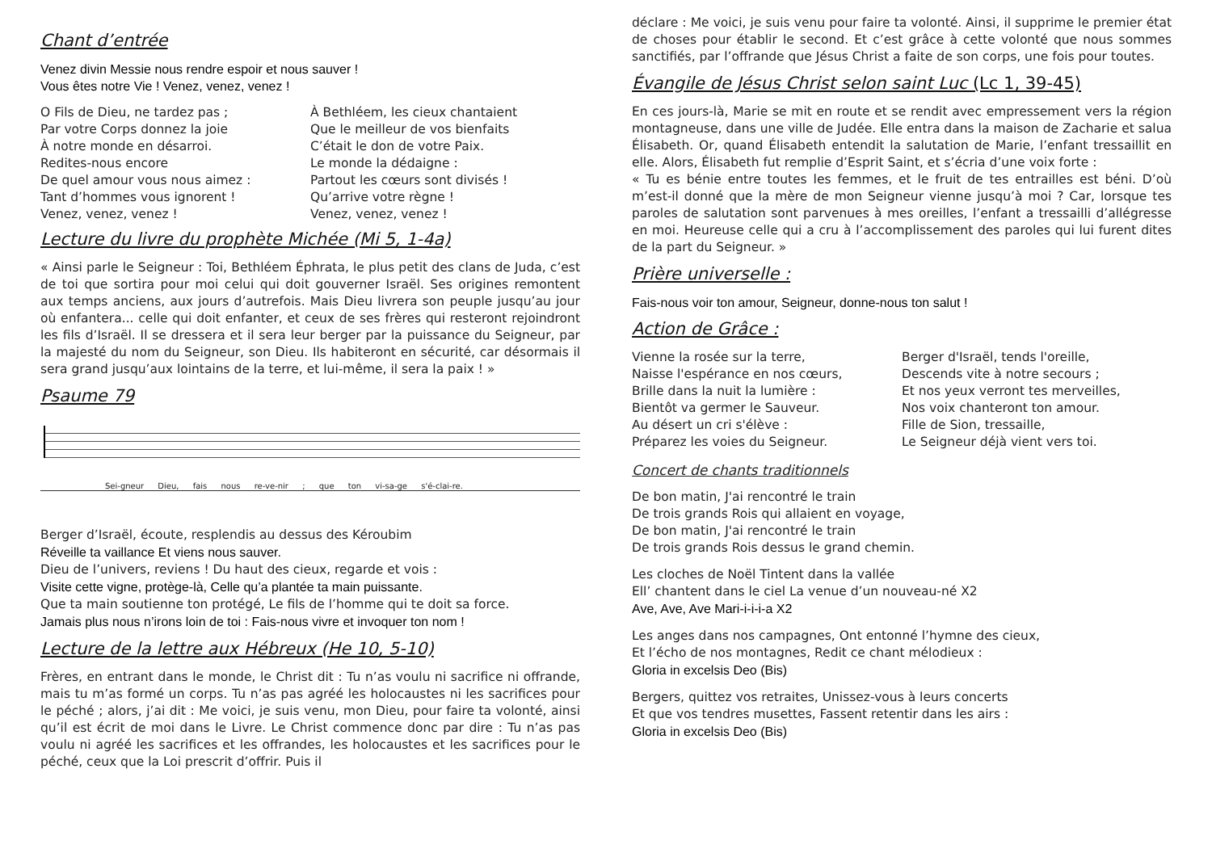Chant d’entrée
Venez divin Messie nous rendre espoir et nous sauver !
Vous êtes notre Vie ! Venez, venez, venez !
O Fils de Dieu, ne tardez pas ;
Par votre Corps donnez la joie
À notre monde en désarroi.
Redites-nous encore
De quel amour vous nous aimez :
Tant d’hommes vous ignorent !
Venez, venez, venez !
À Bethléem, les cieux chantaient
Que le meilleur de vos bienfaits
C’était le don de votre Paix.
Le monde la dédaigne :
Partout les cœurs sont divisés !
Qu’arrive votre règne !
Venez, venez, venez !
Lecture du livre du prophète Michée (Mi 5, 1-4a)
« Ainsi parle le Seigneur : Toi, Bethléem Éphrata, le plus petit des clans de Juda, c’est de toi que sortira pour moi celui qui doit gouverner Israël. Ses origines remontent aux temps anciens, aux jours d’autrefois. Mais Dieu livrera son peuple jusqu’au jour où enfantera... celle qui doit enfanter, et ceux de ses frères qui resteront rejoindront les fils d’Israël. Il se dressera et il sera leur berger par la puissance du Seigneur, par la majesté du nom du Seigneur, son Dieu. Ils habiteront en sécurité, car désormais il sera grand jusqu’aux lointains de la terre, et lui-même, il sera la paix ! »
Psaume 79
Sei-gneur Dieu, fais nous re-ve-nir ; que ton vi-sa-ge s'é-clai-re.
Berger d’Israël, écoute, resplendis au dessus des Kéroubim
Réveille ta vaillance Et viens nous sauver.
Dieu de l’univers, reviens ! Du haut des cieux, regarde et vois :
Visite cette vigne, protège-là, Celle qu’a plantée ta main puissante.
Que ta main soutienne ton protégé, Le fils de l’homme qui te doit sa force.
Jamais plus nous n’irons loin de toi : Fais-nous vivre et invoquer ton nom !
Lecture de la lettre aux Hébreux (He 10, 5-10)
Frères, en entrant dans le monde, le Christ dit : Tu n’as voulu ni sacrifice ni offrande, mais tu m’as formé un corps. Tu n’as pas agréé les holocaustes ni les sacrifices pour le péché ; alors, j’ai dit : Me voici, je suis venu, mon Dieu, pour faire ta volonté, ainsi qu’il est écrit de moi dans le Livre. Le Christ commence donc par dire : Tu n’as pas voulu ni agréé les sacrifices et les offrandes, les holocaustes et les sacrifices pour le péché, ceux que la Loi prescrit d’offrir. Puis il
déclare : Me voici, je suis venu pour faire ta volonté. Ainsi, il supprime le premier état de choses pour établir le second. Et c’est grâce à cette volonté que nous sommes sanctifiés, par l’offrande que Jésus Christ a faite de son corps, une fois pour toutes.
Évangile de Jésus Christ selon saint Luc (Lc 1, 39-45)
En ces jours-là, Marie se mit en route et se rendit avec empressement vers la région montagneuse, dans une ville de Judée. Elle entra dans la maison de Zacharie et salua Élisabeth. Or, quand Élisabeth entendit la salutation de Marie, l’enfant tressaillit en elle. Alors, Élisabeth fut remplie d’Esprit Saint, et s’écria d’une voix forte :
« Tu es bénie entre toutes les femmes, et le fruit de tes entrailles est béni. D’où m’est-il donné que la mère de mon Seigneur vienne jusqu’à moi ? Car, lorsque tes paroles de salutation sont parvenues à mes oreilles, l’enfant a tressailli d’allégresse en moi. Heureuse celle qui a cru à l’accomplissement des paroles qui lui furent dites de la part du Seigneur. »
Prière universelle :
Fais-nous voir ton amour, Seigneur, donne-nous ton salut !
Action de Grâce :
Vienne la rosée sur la terre,
Naisse l'espérance en nos cœurs,
Brille dans la nuit la lumière :
Bientôt va germer le Sauveur.
Au désert un cri s'élève :
Préparez les voies du Seigneur.
Berger d'Israël, tends l'oreille,
Descends vite à notre secours ;
Et nos yeux verront tes merveilles,
Nos voix chanteront ton amour.
Fille de Sion, tressaille,
Le Seigneur déjà vient vers toi.
Concert de chants traditionnels
De bon matin, J'ai rencontré le train
De trois grands Rois qui allaient en voyage,
De bon matin, J'ai rencontré le train
De trois grands Rois dessus le grand chemin.
Les cloches de Noël Tintent dans la vallée
Ell’ chantent dans le ciel La venue d’un nouveau-né X2
Ave, Ave, Ave Mari-i-i-i-a X2
Les anges dans nos campagnes, Ont entonné l’hymne des cieux,
Et l’écho de nos montagnes, Redit ce chant mélodieux :
Gloria in excelsis Deo (Bis)
Bergers, quittez vos retraites, Unissez-vous à leurs concerts
Et que vos tendres musettes, Fassent retentir dans les airs :
Gloria in excelsis Deo (Bis)